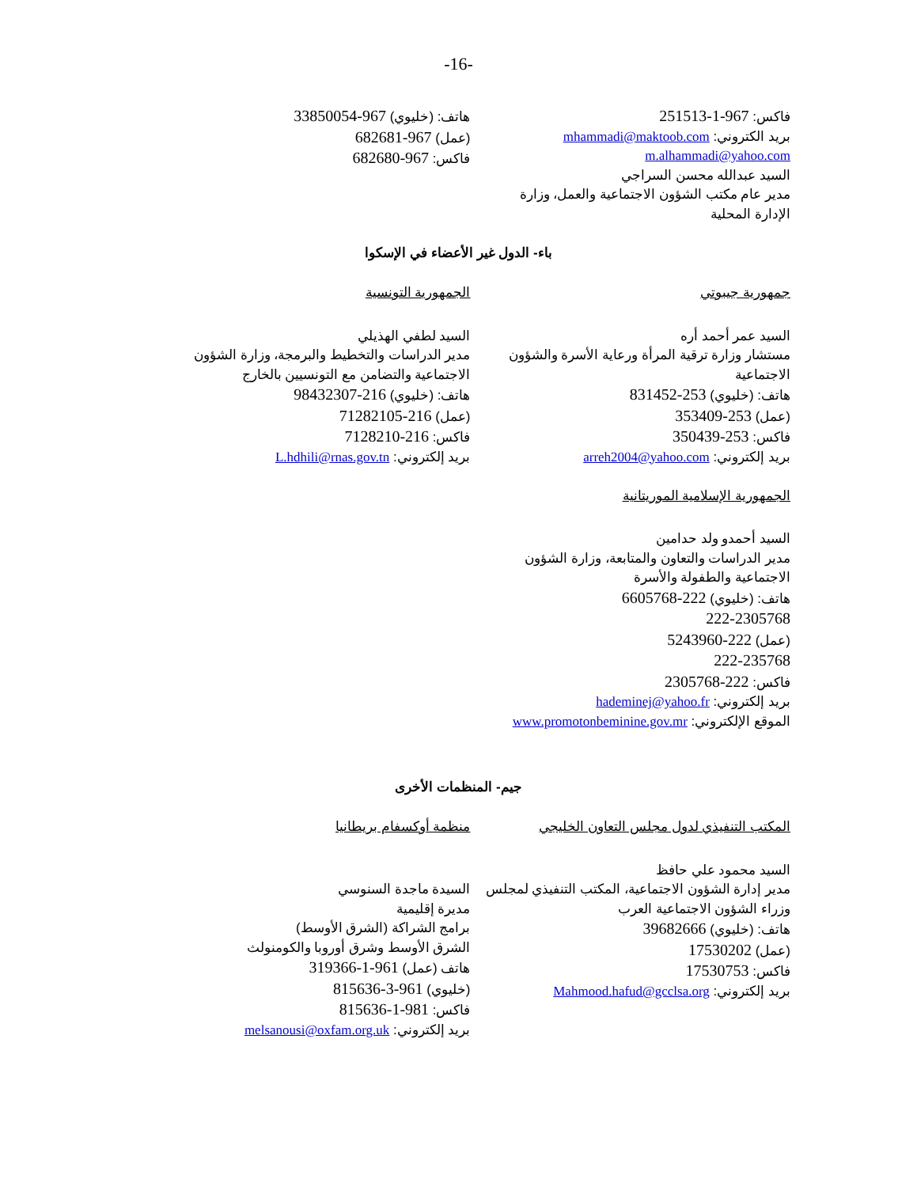-16-
فاكس: 967-1-251513
بريد الكتروني: mhammadi@maktoob.com
m.alhammadi@yahoo.com
السيد عبدالله محسن السراجي
مدير عام مكتب الشؤون الاجتماعية والعمل، وزارة
الإدارة المحلية
هاتف: (خليوي) 967-33850054
(عمل) 967-682681
فاكس: 967-682680
باء- الدول غير الأعضاء في الإسكوا
جمهورية جيبوتي
السيد عمر أحمد أره
مستشار وزارة ترقية المرأة ورعاية الأسرة والشؤون
الاجتماعية
هاتف: (خليوي) 253-831452
(عمل) 253-353409
فاكس: 253-350439
بريد إلكتروني: arreh2004@yahoo.com
الجمهورية الإسلامية الموريتانية
السيد أحمدو ولد حدامين
مدير الدراسات والتعاون والمتابعة، وزارة الشؤون
الاجتماعية والطفولة والأسرة
هاتف: (خليوي) 222-6605768
222-2305768
(عمل) 222-5243960
222-235768
فاكس: 222-2305768
بريد إلكتروني: hademinej@yahoo.fr
الموقع الإلكتروني: www.promotonbeminine.gov.mr
الجمهورية التونسية
السيد لطفي الهذيلي
مدير الدراسات والتخطيط والبرمجة، وزارة الشؤون
الاجتماعية والتضامن مع التونسيين بالخارج
هاتف: (خليوي) 216-98432307
(عمل) 216-71282105
فاكس: 216-7128210
بريد إلكتروني: L.hdhili@rnas.gov.tn
جيم- المنظمات الأخرى
المكتب التنفيذي لدول مجلس التعاون الخليجي
السيد محمود علي حافظ
مدير إدارة الشؤون الاجتماعية، المكتب التنفيذي لمجلس
وزراء الشؤون الاجتماعية العرب
هاتف: (خليوي) 39682666
(عمل) 17530202
فاكس: 17530753
بريد إلكتروني: Mahmood.hafud@gcclsa.org
منظمة أوكسفام بريطانيا
السيدة ماجدة السنوسي
مديرة إقليمية
برامج الشراكة (الشرق الأوسط)
الشرق الأوسط وشرق أوروبا والكومنولث
هاتف (عمل) 961-1-319366
(خليوي) 961-3-815636
فاكس: 981-1-815636
بريد إلكتروني: melsanousi@oxfam.org.uk